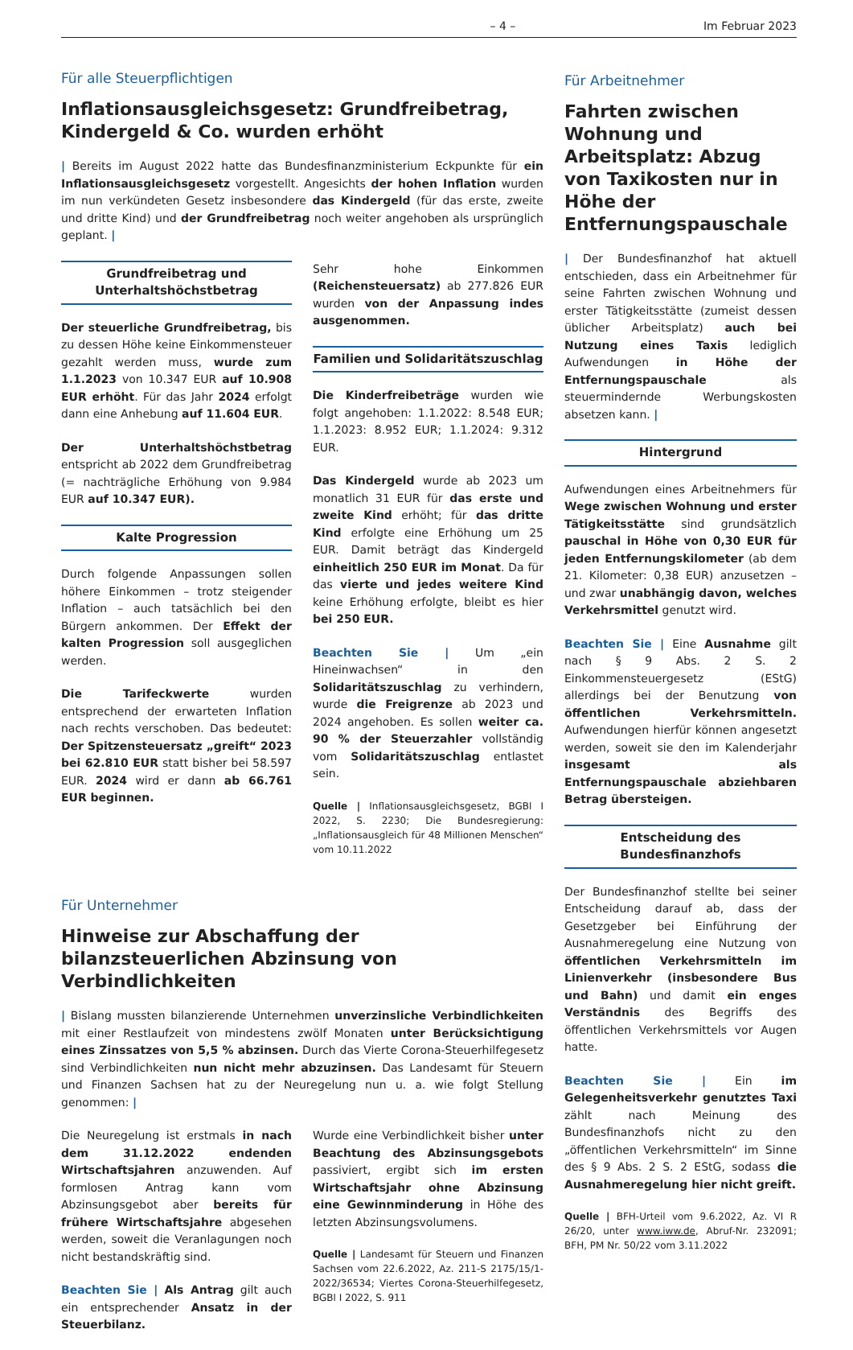– 4 – Im Februar 2023
Für alle Steuerpflichtigen
Inflationsausgleichsgesetz: Grundfreibetrag, Kindergeld & Co. wurden erhöht
| Bereits im August 2022 hatte das Bundesfinanzministerium Eckpunkte für ein Inflationsausgleichsgesetz vorgestellt. Angesichts der hohen Inflation wurden im nun verkündeten Gesetz insbesondere das Kindergeld (für das erste, zweite und dritte Kind) und der Grundfreibetrag noch weiter angehoben als ursprünglich geplant. |
Grundfreibetrag und Unterhaltshöchstbetrag
Der steuerliche Grundfreibetrag, bis zu dessen Höhe keine Einkommensteuer gezahlt werden muss, wurde zum 1.1.2023 von 10.347 EUR auf 10.908 EUR erhöht. Für das Jahr 2024 erfolgt dann eine Anhebung auf 11.604 EUR.
Der Unterhaltshöchstbetrag entspricht ab 2022 dem Grundfreibetrag (= nachträgliche Erhöhung von 9.984 EUR auf 10.347 EUR).
Kalte Progression
Durch folgende Anpassungen sollen höhere Einkommen – trotz steigender Inflation – auch tatsächlich bei den Bürgern ankommen. Der Effekt der kalten Progression soll ausgeglichen werden.
Die Tarifeckwerte wurden entsprechend der erwarteten Inflation nach rechts verschoben. Das bedeutet: Der Spitzensteuersatz „greift“ 2023 bei 62.810 EUR statt bisher bei 58.597 EUR. 2024 wird er dann ab 66.761 EUR beginnen.
Sehr hohe Einkommen (Reichensteuersatz) ab 277.826 EUR wurden von der Anpassung indes ausgenommen.
Familien und Solidaritätszuschlag
Die Kinderfreibeträge wurden wie folgt angehoben: 1.1.2022: 8.548 EUR; 1.1.2023: 8.952 EUR; 1.1.2024: 9.312 EUR.
Das Kindergeld wurde ab 2023 um monatlich 31 EUR für das erste und zweite Kind erhöht; für das dritte Kind erfolgte eine Erhöhung um 25 EUR. Damit beträgt das Kindergeld einheitlich 250 EUR im Monat. Da für das vierte und jedes weitere Kind keine Erhöhung erfolgte, bleibt es hier bei 250 EUR.
Beachten Sie | Um „ein Hineinwachsen“ in den Solidaritätszuschlag zu verhindern, wurde die Freigrenze ab 2023 und 2024 angehoben. Es sollen weiter ca. 90 % der Steuerzahler vollständig vom Solidaritätszuschlag entlastet sein.
Quelle | Inflationsausgleichsgesetz, BGBl I 2022, S. 2230; Die Bundesregierung: „Inflationsausgleich für 48 Millionen Menschen“ vom 10.11.2022
Für Unternehmer
Hinweise zur Abschaffung der bilanzsteuerlichen Abzinsung von Verbindlichkeiten
| Bislang mussten bilanzierende Unternehmen unverzinsliche Verbindlichkeiten mit einer Restlaufzeit von mindestens zwölf Monaten unter Berücksichtigung eines Zinssatzes von 5,5 % abzinsen. Durch das Vierte Corona-Steuerhilfegesetz sind Verbindlichkeiten nun nicht mehr abzuzinsen. Das Landesamt für Steuern und Finanzen Sachsen hat zu der Neuregelung nun u. a. wie folgt Stellung genommen: |
Die Neuregelung ist erstmals in nach dem 31.12.2022 endenden Wirtschaftsjahren anzuwenden. Auf formlosen Antrag kann vom Abzinsungsgebot aber bereits für frühere Wirtschaftsjahre abgesehen werden, soweit die Veranlagungen noch nicht bestandskräftig sind.
Beachten Sie | Als Antrag gilt auch ein entsprechender Ansatz in der Steuerbilanz.
Wurde eine Verbindlichkeit bisher unter Beachtung des Abzinsungsgebots passiviert, ergibt sich im ersten Wirtschaftsjahr ohne Abzinsung eine Gewinnminderung in Höhe des letzten Abzinsungsvolumens.
Quelle | Landesamt für Steuern und Finanzen Sachsen vom 22.6.2022, Az. 211-S 2175/15/1-2022/36534; Viertes Corona-Steuerhilfegesetz, BGBl I 2022, S. 911
Für Arbeitnehmer
Fahrten zwischen Wohnung und Arbeitsplatz: Abzug von Taxikosten nur in Höhe der Entfernungspauschale
| Der Bundesfinanzhof hat aktuell entschieden, dass ein Arbeitnehmer für seine Fahrten zwischen Wohnung und erster Tätigkeitsstätte (zumeist dessen üblicher Arbeitsplatz) auch bei Nutzung eines Taxis lediglich Aufwendungen in Höhe der Entfernungspauschale als steuermindernde Werbungskosten absetzen kann. |
Hintergrund
Aufwendungen eines Arbeitnehmers für Wege zwischen Wohnung und erster Tätigkeitsstätte sind grundsätzlich pauschal in Höhe von 0,30 EUR für jeden Entfernungskilometer (ab dem 21. Kilometer: 0,38 EUR) anzusetzen – und zwar unabhängig davon, welches Verkehrsmittel genutzt wird.
Beachten Sie | Eine Ausnahme gilt nach § 9 Abs. 2 S. 2 Einkommensteuergesetz (EStG) allerdings bei der Benutzung von öffentlichen Verkehrsmitteln. Aufwendungen hierfür können angesetzt werden, soweit sie den im Kalenderjahr insgesamt als Entfernungspauschale abziehbaren Betrag übersteigen.
Entscheidung des Bundesfinanzhofs
Der Bundesfinanzhof stellte bei seiner Entscheidung darauf ab, dass der Gesetzgeber bei Einführung der Ausnahmeregelung eine Nutzung von öffentlichen Verkehrsmitteln im Linienverkehr (insbesondere Bus und Bahn) und damit ein enges Verständnis des Begriffs des öffentlichen Verkehrsmittels vor Augen hatte.
Beachten Sie | Ein im Gelegenheitsverkehr genutztes Taxi zählt nach Meinung des Bundesfinanzhofs nicht zu den „öffentlichen Verkehrsmitteln“ im Sinne des § 9 Abs. 2 S. 2 EStG, sodass die Ausnahmeregelung hier nicht greift.
Quelle | BFH-Urteil vom 9.6.2022, Az. VI R 26/20, unter www.iww.de, Abruf-Nr. 232091; BFH, PM Nr. 50/22 vom 3.11.2022